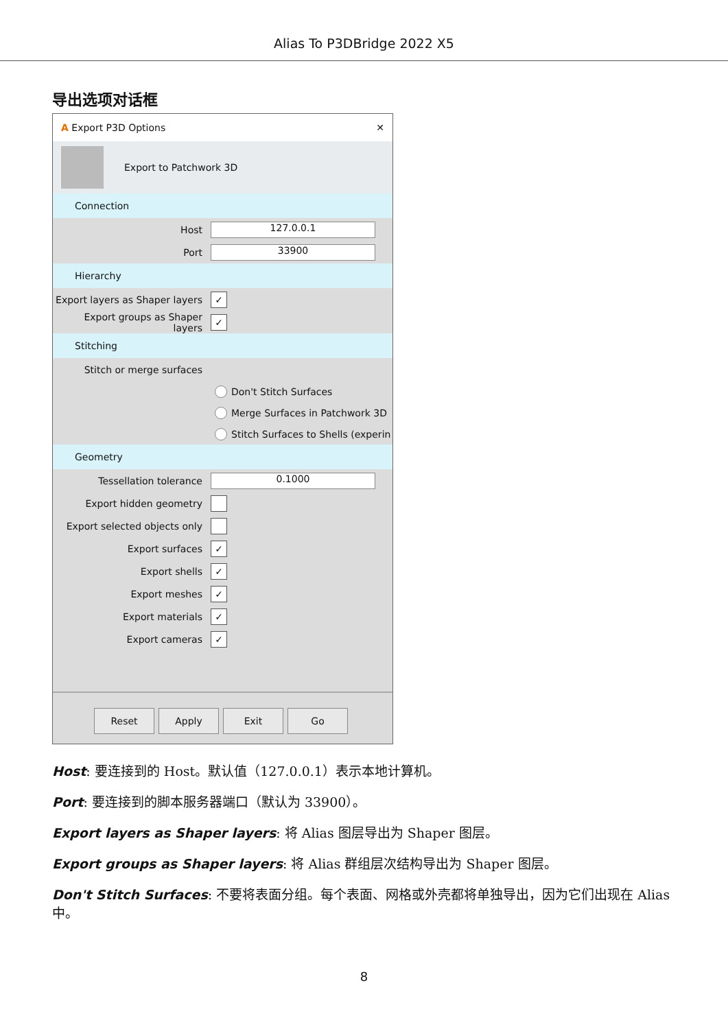Alias To P3DBridge 2022 X5
导出选项对话框
A Export P3D Options ✕
Export to Patchwork 3D
Connection
Host
127.0.0.1
Port
33900
Hierarchy
Export layers as Shaper layers
✓
Export groups as Shaper layers
✓
Stitching
Stitch or merge surfaces
Don't Stitch Surfaces
Merge Surfaces in Patchwork 3D
Stitch Surfaces to Shells (experin
Geometry
Tessellation tolerance
0.1000
Export hidden geometry
Export selected objects only
Export surfaces
✓
Export shells
✓
Export meshes
✓
Export materials
✓
Export cameras
✓
Reset Apply Exit Go
Host: 要连接到的 Host。默认值（127.0.0.1）表示本地计算机。
Port: 要连接到的脚本服务器端口（默认为 33900）。
Export layers as Shaper layers: 将 Alias 图层导出为 Shaper 图层。
Export groups as Shaper layers: 将 Alias 群组层次结构导出为 Shaper 图层。
Don't Stitch Surfaces: 不要将表面分组。每个表面、网格或外壳都将单独导出，因为它们出现在 Alias 中。
8